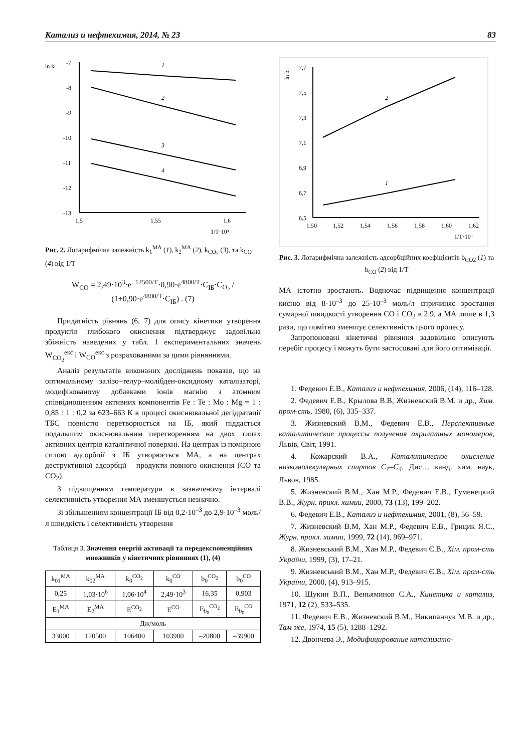Катализ и нефтехимия, 2014, № 23 83
ln ki
-7
-8
-9
-10
-11
-12
-13
1,5
1,55
1,6
1/T·10³
1
2
3
4
Рис. 2. Логарифмічна залежність k<sub>1</sub><sup>МА</sup> (1), k<sub>2</sub><sup>МА</sup> (2), k<sub>CO<sub>2</sub></sub> (3), та k<sub>CO</sub> (4) від 1/T
W<sub>CO</sub> = 2,49·10<sup>3</sup>·e<sup>−12500/T</sup>·0,90·e<sup>4800/T</sup>·C<sub>ІБ</sub>·C<sub>O<sub>2</sub></sub> / (1+0,90·e<sup>4800/T</sup>·C<sub>ІБ</sub>) . (7)
Придатність рівнянь (6, 7) для опису кінетики утворення продуктів глибокого окиснення підтверджує задовільна збіжність наведених у табл. 1 експериментальних значень W<sub>CO<sub>2</sub></sub><sup>екс</sup> і W<sub>CO</sub><sup>екс</sup> з розрахованими за цими рівняннями.
Аналіз результатів виконаних досліджень показав, що на оптимальному залізо–телур–молібден-оксидному каталізаторі, модифікованому добавками іонів магнію з атомним співвідношенням активних компонентів Fe : Te : Mo : Mg = 1 : 0,85 : 1 : 0,2 за 623–663 К в процесі окиснювальної дегідратації ТБС повністю перетворюється на ІБ, який піддається подальшим окиснювальним перетворенням на двох типах активних центрів каталітичної поверхні. На центрах із помірною силою адсорбції з ІБ утворюється МА, а на центрах деструктивної адсорбції – продукти повного окиснення (CO та CO<sub>2</sub>).
З підвищенням температури в зазначеному інтервалі селективність утворення МА зменшується незначно.
Зі збільшенням концентрації ІБ від 0,2·10<sup>–3</sup> до 2,9·10<sup>–3</sup> моль/л швидкість і селективність утворення
Таблиця 3. Значення енергій активації та передекспоненційних множників у кінетичних рівняннях (1), (4)
| k<sub>01</sub><sup>МА</sup> | k<sub>02</sub><sup>МА</sup> | k<sub>0</sub><sup>CO<sub>2</sub></sup> | k<sub>0</sub><sup>CO</sup> | b<sub>0</sub><sup>CO<sub>2</sub></sup> | b<sub>0</sub><sup>CO</sup> |
| 0,25 | 1,03·10<sup>6</sup> | 1,06·10<sup>4</sup> | 2,49·10<sup>3</sup> | 16,35 | 0,903 |
| E<sub>1</sub><sup>МА</sup> | E<sub>2</sub><sup>МА</sup> | E<sup>CO<sub>2</sub></sup> | E<sup>CO</sup> | E<sub>b<sub>0</sub></sub><sup>CO<sub>2</sub></sup> | E<sub>b<sub>0</sub></sub><sup>CO</sup> |
| Дж/моль | | | | | |
| 33000 | 120500 | 106400 | 103900 | –20800 | –39900 |
ln bi
7,7
7,5
7,3
7,1
6,9
6,7
6,5
1,50
1,52
1,54
1,56
1,58
1,60
1,62
1/T·10³
2
1
Рис. 3. Логарифмічна залежність адсорбційних коефіцієнтів b<sub>CO2</sub> (1) та b<sub>CO</sub> (2) від 1/T
МА істотно зростають. Водночас підвищення концентрації кисню від 8·10<sup>–3</sup> до 25·10<sup>–3</sup> моль/л спричиняє зростання сумарної швидкості утворення CO і CO<sub>2</sub> в 2,9, а МА лише в 1,3 рази, що помітно зменшує селективність цього процесу.
Запропоновані кінетичні рівняння задовільно описують перебіг процесу і можуть бути застосовані для його оптимізації.
1. Федевич Е.В., Катализ и нефтехимия, 2006, (14), 116–128.
2. Федевич Е.В., Крылова В.В, Жизневский В.М. и др., Хим. пром-сть, 1980, (6), 335–337.
3. Жизневский В.М., Федевич Е.В., Перспективные каталитические процессы получения акрилатных мономеров, Львів, Світ, 1991.
4. Кожарский В.А., Каталитическое окисление низкомолекулярных спиртов C<sub>1</sub>–C<sub>4</sub>, Дис… канд. хим. наук, Львов, 1985.
5. Жизневский В.М., Хан М.Р., Федевич Е.В., Гуменецкий В.В., Журн. прикл. химии, 2000, 73 (13), 199–202.
6. Федевич Е.В., Катализ и нефтехимия, 2001, (8), 56–59.
7. Жизневский В.М, Хан М.Р., Федевич Е.В., Грицик Я.С., Журн. прикл. химии, 1999, 72 (14), 969–971.
8. Жизневський В.М., Хан М.Р., Федевич Є.В., Хім. пром-сть України, 1999, (3), 17–21.
9. Жизневський В.М., Хан М.Р., Федевич Є.В., Хім. пром-сть України, 2000, (4), 913–915.
10. Щукин В.П., Веньяминов С.А., Кинетика и катализ, 1971, 12 (2), 533–535.
11. Федевич Е.В., Жизневский В.М., Никипанчук М.В. и др., Там же, 1974, 15 (5), 1288–1292.
12. Двончева Э., Модифицирование катализато-